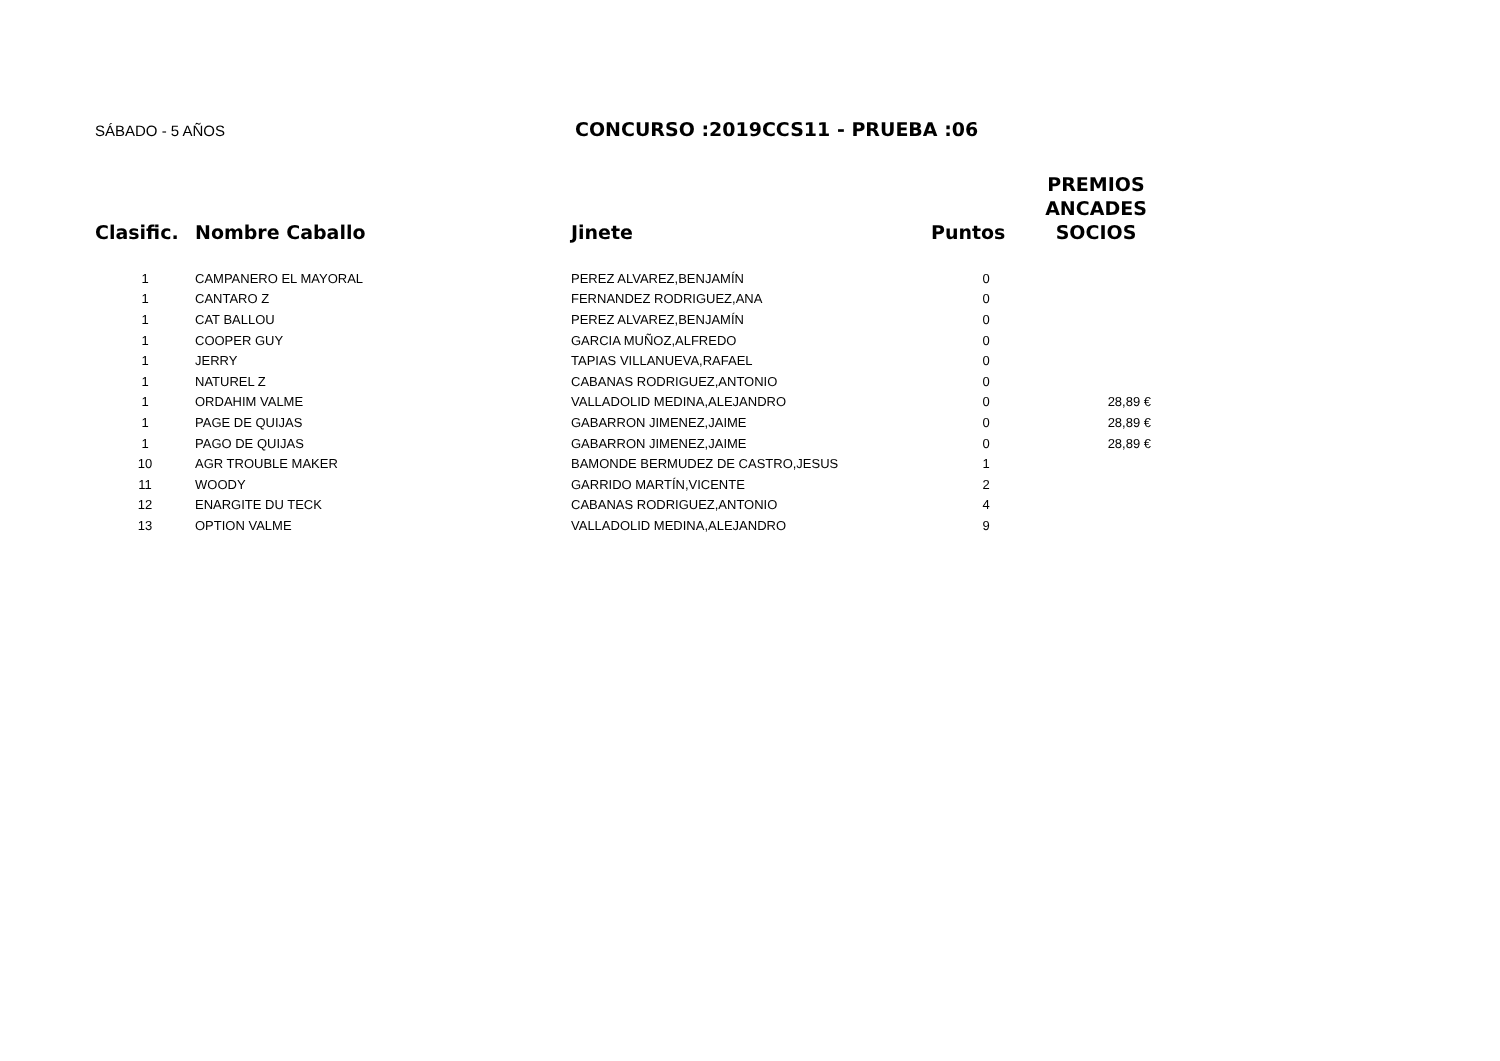SÁBADO - 5 AÑOS
CONCURSO :2019CCS11 - PRUEBA :06
| Clasific. | Nombre Caballo | Jinete | Puntos | PREMIOS ANCADES SOCIOS |
| --- | --- | --- | --- | --- |
| 1 | CAMPANERO EL MAYORAL | PEREZ ALVAREZ,BENJAMÍN | 0 | |
| 1 | CANTARO Z | FERNANDEZ RODRIGUEZ,ANA | 0 | |
| 1 | CAT BALLOU | PEREZ ALVAREZ,BENJAMÍN | 0 | |
| 1 | COOPER GUY | GARCIA MUÑOZ,ALFREDO | 0 | |
| 1 | JERRY | TAPIAS VILLANUEVA,RAFAEL | 0 | |
| 1 | NATUREL Z | CABANAS RODRIGUEZ,ANTONIO | 0 | |
| 1 | ORDAHIM VALME | VALLADOLID MEDINA,ALEJANDRO | 0 | 28,89 € |
| 1 | PAGE DE QUIJAS | GABARRON JIMENEZ,JAIME | 0 | 28,89 € |
| 1 | PAGO DE QUIJAS | GABARRON JIMENEZ,JAIME | 0 | 28,89 € |
| 10 | AGR TROUBLE MAKER | BAMONDE BERMUDEZ DE CASTRO,JESUS | 1 | |
| 11 | WOODY | GARRIDO MARTÍN,VICENTE | 2 | |
| 12 | ENARGITE DU TECK | CABANAS RODRIGUEZ,ANTONIO | 4 | |
| 13 | OPTION VALME | VALLADOLID MEDINA,ALEJANDRO | 9 | |